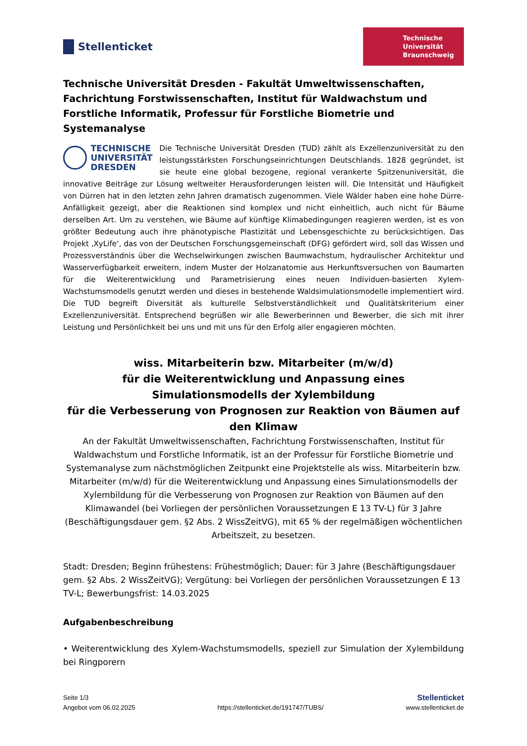Stellenticket
Technische
Universität
Braunschweig
Technische Universität Dresden - Fakultät Umweltwissenschaften, Fachrichtung Forstwissenschaften, Institut für Waldwachstum und Forstliche Informatik, Professur für Forstliche Biometrie und Systemanalyse
TECHNISCHE
UNIVERSITÄT
DRESDEN
Die Technische Universität Dresden (TUD) zählt als Exzellenzuniversität zu den leistungsstärksten Forschungseinrichtungen Deutschlands. 1828 gegründet, ist sie heute eine global bezogene, regional verankerte Spitzenuniversität, die innovative Beiträge zur Lösung weltweiter Herausforderungen leisten will. Die Intensität und Häufigkeit von Dürren hat in den letzten zehn Jahren dramatisch zugenommen. Viele Wälder haben eine hohe Dürre-Anfälligkeit gezeigt, aber die Reaktionen sind komplex und nicht einheitlich, auch nicht für Bäume derselben Art. Um zu verstehen, wie Bäume auf künftige Klimabedingungen reagieren werden, ist es von größter Bedeutung auch ihre phänotypische Plastizität und Lebensgeschichte zu berücksichtigen. Das Projekt ‚XyLife‘, das von der Deutschen Forschungsgemeinschaft (DFG) gefördert wird, soll das Wissen und Prozessverständnis über die Wechselwirkungen zwischen Baumwachstum, hydraulischer Architektur und Wasserverfügbarkeit erweitern, indem Muster der Holzanatomie aus Herkunftsversuchen von Baumarten für die Weiterentwicklung und Parametrisierung eines neuen Individuen-basierten Xylem-Wachstumsmodells genutzt werden und dieses in bestehende Waldsimulationsmodelle implementiert wird. Die TUD begreift Diversität als kulturelle Selbstverständlichkeit und Qualitätskriterium einer Exzellenzuniversität. Entsprechend begrüßen wir alle Bewerberinnen und Bewerber, die sich mit ihrer Leistung und Persönlichkeit bei uns und mit uns für den Erfolg aller engagieren möchten.
wiss. Mitarbeiterin bzw. Mitarbeiter (m/w/d)
für die Weiterentwicklung und Anpassung eines Simulationsmodells der Xylembildung
für die Verbesserung von Prognosen zur Reaktion von Bäumen auf den Klimaw
An der Fakultät Umweltwissenschaften, Fachrichtung Forstwissenschaften, Institut für Waldwachstum und Forstliche Informatik, ist an der Professur für Forstliche Biometrie und Systemanalyse zum nächstmöglichen Zeitpunkt eine Projektstelle als wiss. Mitarbeiterin bzw. Mitarbeiter (m/w/d) für die Weiterentwicklung und Anpassung eines Simulationsmodells der Xylembildung für die Verbesserung von Prognosen zur Reaktion von Bäumen auf den Klimawandel (bei Vorliegen der persönlichen Voraussetzungen E 13 TV-L) für 3 Jahre (Beschäftigungsdauer gem. §2 Abs. 2 WissZeitVG), mit 65 % der regelmäßigen wöchentlichen Arbeitszeit, zu besetzen.
Stadt: Dresden; Beginn frühestens: Frühestmöglich; Dauer: für 3 Jahre (Beschäftigungsdauer gem. §2 Abs. 2 WissZeitVG); Vergütung: bei Vorliegen der persönlichen Voraussetzungen E 13 TV-L; Bewerbungsfrist: 14.03.2025
Aufgabenbeschreibung
• Weiterentwicklung des Xylem-Wachstumsmodells, speziell zur Simulation der Xylembildung bei Ringporern
Seite 1/3
Angebot vom 06.02.2025
https://stellenticket.de/191747/TUBS/
Stellenticket
www.stellenticket.de